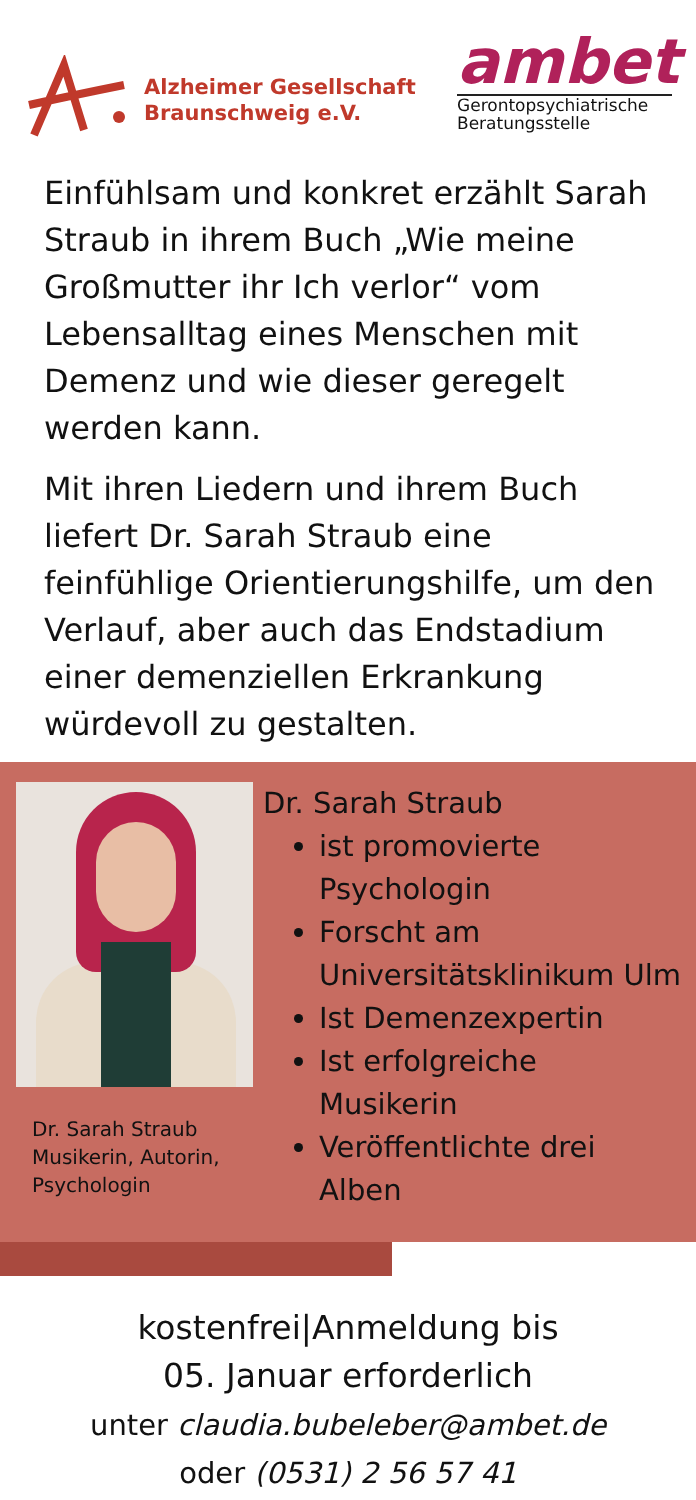Alzheimer Gesellschaft
Braunschweig e.V.
ambet
Gerontopsychiatrische
Beratungsstelle
Einfühlsam und konkret erzählt Sarah Straub in ihrem Buch „Wie meine Großmutter ihr Ich verlor“ vom Lebensalltag eines Menschen mit Demenz und wie dieser geregelt werden kann.
Mit ihren Liedern und ihrem Buch liefert Dr. Sarah Straub eine feinfühlige Orientierungshilfe, um den Verlauf, aber auch das Endstadium einer demenziellen Erkrankung würdevoll zu gestalten.
Dr. Sarah Straub
Musikerin, Autorin, Psychologin
Dr. Sarah Straub
ist promovierte Psychologin
Forscht am Universitätsklinikum Ulm
Ist Demenzexpertin
Ist erfolgreiche Musikerin
Veröffentlichte drei Alben
kostenfrei|Anmeldung bis
05. Januar erforderlich
unter claudia.bubeleber@ambet.de
oder (0531) 2 56 57 41